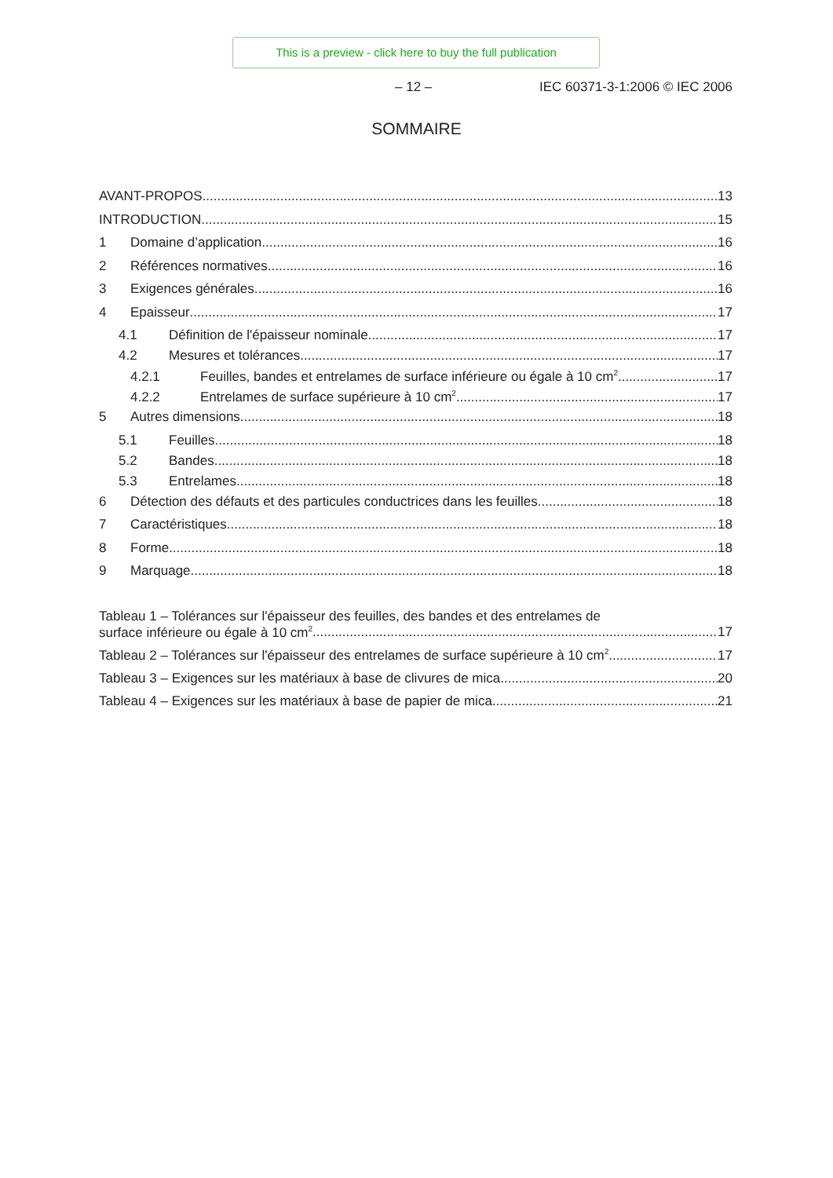This is a preview - click here to buy the full publication
– 12 – IEC 60371-3-1:2006 © IEC 2006
SOMMAIRE
AVANT-PROPOS 13
INTRODUCTION 15
1 Domaine d’application 16
2 Références normatives 16
3 Exigences générales 16
4 Epaisseur 17
4.1 Définition de l'épaisseur nominale 17
4.2 Mesures et tolérances 17
4.2.1 Feuilles, bandes et entrelames de surface inférieure ou égale à 10 cm<sup>2</sup> 17
4.2.2 Entrelames de surface supérieure à 10 cm<sup>2</sup> 17
5 Autres dimensions 18
5.1 Feuilles 18
5.2 Bandes 18
5.3 Entrelames 18
6 Détection des défauts et des particules conductrices dans les feuilles 18
7 Caractéristiques 18
8 Forme 18
9 Marquage 18
Tableau 1 – Tolérances sur l'épaisseur des feuilles, des bandes et des entrelames de
surface inférieure ou égale à 10 cm<sup>2</sup> 17
Tableau 2 – Tolérances sur l'épaisseur des entrelames de surface supérieure à 10 cm<sup>2</sup> 17
Tableau 3 – Exigences sur les matériaux à base de clivures de mica 20
Tableau 4 – Exigences sur les matériaux à base de papier de mica 21